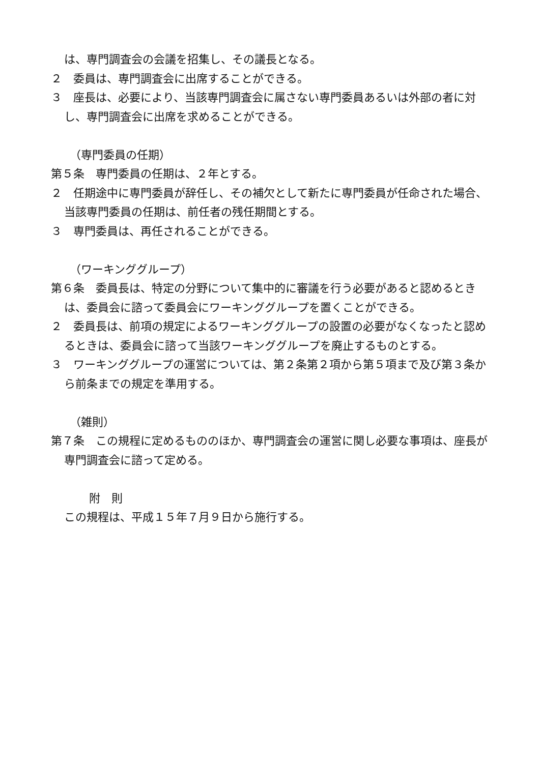は、専門調査会の会議を招集し、その議長となる。
２　委員は、専門調査会に出席することができる。
３　座長は、必要により、当該専門調査会に属さない専門委員あるいは外部の者に対し、専門調査会に出席を求めることができる。
（専門委員の任期）
第５条　専門委員の任期は、２年とする。
２　任期途中に専門委員が辞任し、その補欠として新たに専門委員が任命された場合、当該専門委員の任期は、前任者の残任期間とする。
３　専門委員は、再任されることができる。
（ワーキンググループ）
第６条　委員長は、特定の分野について集中的に審議を行う必要があると認めるときは、委員会に諮って委員会にワーキンググループを置くことができる。
２　委員長は、前項の規定によるワーキンググループの設置の必要がなくなったと認めるときは、委員会に諮って当該ワーキンググループを廃止するものとする。
３　ワーキンググループの運営については、第２条第２項から第５項まで及び第３条から前条までの規定を準用する。
（雑則）
第７条　この規程に定めるもののほか、専門調査会の運営に関し必要な事項は、座長が専門調査会に諮って定める。
附　則
この規程は、平成１５年７月９日から施行する。